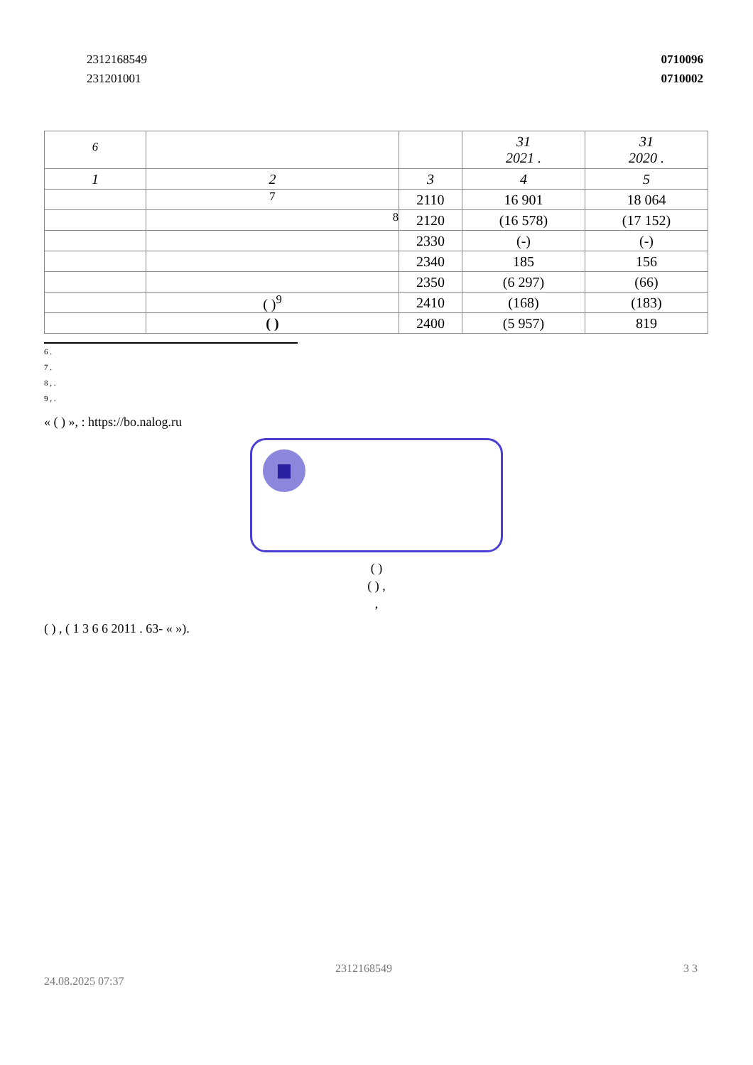2312168549
231201001
0710096
0710002
| <sup>6</sup> | | | 31 2021 . | 31 2020 . |
| --- | --- | --- | --- | --- |
| 1 | 2 | 3 | 4 | 5 |
| | <sup>7</sup> | 2110 | 16 901 | 18 064 |
| | <sup>8</sup> | 2120 | (16 578) | (17 152) |
| | | 2330 | (-) | (-) |
| | | 2340 | 185 | 156 |
| | | 2350 | (6 297) | (66) |
| | ( )<sup>9</sup> | 2410 | (168) | (183) |
| | ( ) | 2400 | (5 957) | 819 |
6 .
7 .
8 , .
9 , .
« ( ) », : https://bo.nalog.ru
( )
( ) ,
,
( ) , ( 1 3 6 6 2011 . 63- « »).
2312168549 3 3
24.08.2025 07:37